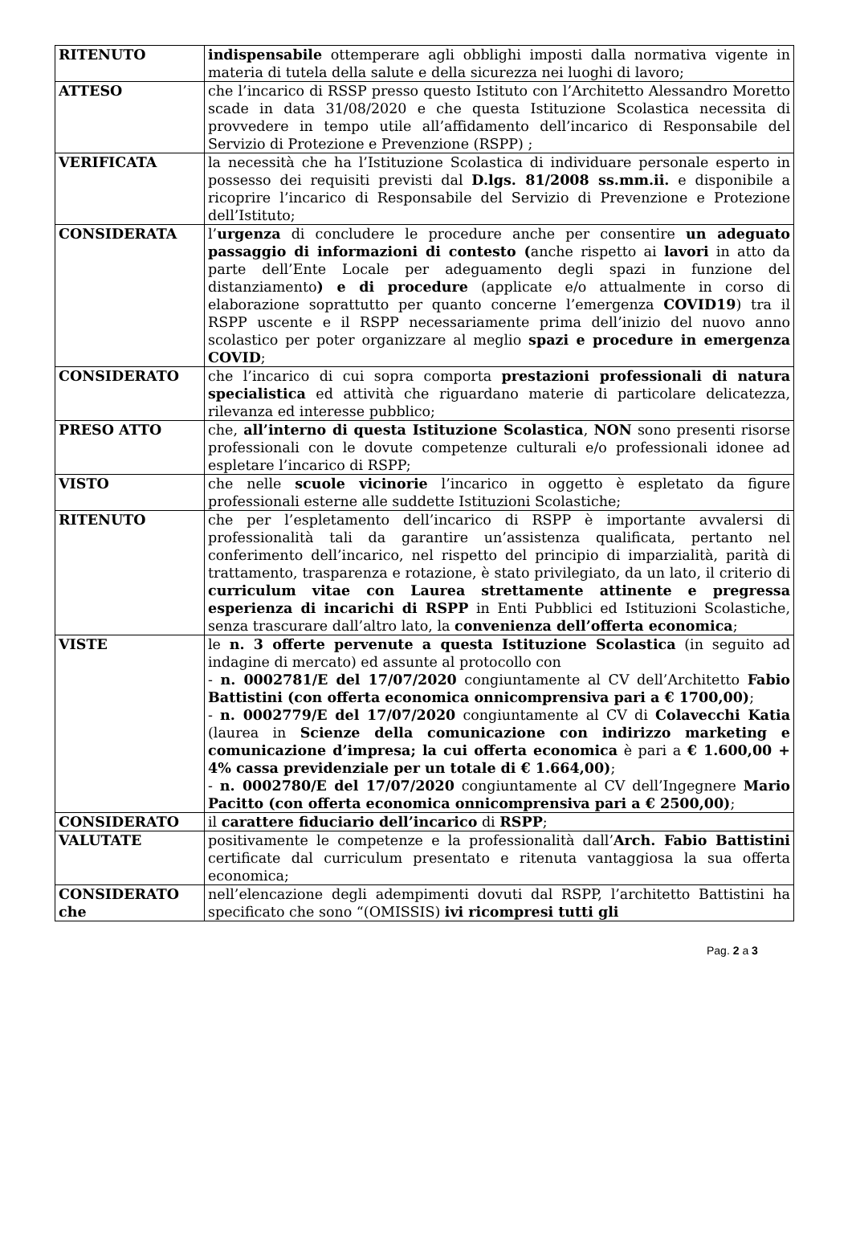| RITENUTO | indispensabile ottemperare agli obblighi imposti dalla normativa vigente in materia di tutela della salute e della sicurezza nei luoghi di lavoro; |
| ATTESO | che l’incarico di RSSP presso questo Istituto con l’Architetto Alessandro Moretto scade in data 31/08/2020 e che questa Istituzione Scolastica necessita di provvedere in tempo utile all’affidamento dell’incarico di Responsabile del Servizio di Protezione e Prevenzione (RSPP) ; |
| VERIFICATA | la necessità che ha l’Istituzione Scolastica di individuare personale esperto in possesso dei requisiti previsti dal D.lgs. 81/2008 ss.mm.ii. e disponibile a ricoprire l’incarico di Responsabile del Servizio di Prevenzione e Protezione dell’Istituto; |
| CONSIDERATA | l’ urgenza di concludere le procedure anche per consentire un adeguato passaggio di informazioni di contesto ( anche rispetto ai lavori in atto da parte dell’Ente Locale per adeguamento degli spazi in funzione del distanziamento ) e di procedure (applicate e/o attualmente in corso di elaborazione soprattutto per quanto concerne l’emergenza COVID19 ) tra il RSPP uscente e il RSPP necessariamente prima dell’inizio del nuovo anno scolastico per poter organizzare al meglio spazi e procedure in emergenza COVID ; |
| CONSIDERATO | che l’incarico di cui sopra comporta prestazioni professionali di natura specialistica ed attività che riguardano materie di particolare delicatezza, rilevanza ed interesse pubblico; |
| PRESO ATTO | che, all’interno di questa Istituzione Scolastica , NON sono presenti risorse professionali con le dovute competenze culturali e/o professionali idonee ad espletare l’incarico di RSPP; |
| VISTO | che nelle scuole vicinorie l’incarico in oggetto è espletato da figure professionali esterne alle suddette Istituzioni Scolastiche; |
| RITENUTO | che per l’espletamento dell’incarico di RSPP è importante avvalersi di professionalità tali da garantire un’assistenza qualificata, pertanto nel conferimento dell’incarico, nel rispetto del principio di imparzialità, parità di trattamento, trasparenza e rotazione, è stato privilegiato, da un lato, il criterio di curriculum vitae con Laurea strettamente attinente e pregressa esperienza di incarichi di RSPP in Enti Pubblici ed Istituzioni Scolastiche, senza trascurare dall’altro lato, la convenienza dell’offerta economica ; |
| VISTE | le n. 3 offerte pervenute a questa Istituzione Scolastica (in seguito ad indagine di mercato) ed assunte al protocollo con - n. 0002781/E del 17/07/2020 congiuntamente al CV dell’Architetto Fabio Battistini (con offerta economica onnicomprensiva pari a € 1700,00) ; - n. 0002779/E del 17/07/2020 congiuntamente al CV di Colavecchi Katia (laurea in Scienze della comunicazione con indirizzo marketing e comunicazione d’impresa; la cui offerta economica è pari a € 1.600,00 + 4% cassa previdenziale per un totale di € 1.664,00) ; - n. 0002780/E del 17/07/2020 congiuntamente al CV dell’Ingegnere Mario Pacitto (con offerta economica onnicomprensiva pari a € 2500,00) ; |
| CONSIDERATO | il carattere fiduciario dell’incarico di RSPP ; |
| VALUTATE | positivamente le competenze e la professionalità dall’ Arch. Fabio Battistini certificate dal curriculum presentato e ritenuta vantaggiosa la sua offerta economica; |
| CONSIDERATO che | nell’elencazione degli adempimenti dovuti dal RSPP, l’architetto Battistini ha specificato che sono “(OMISSIS) ivi ricompresi tutti gli |
Pag. 2 a 3